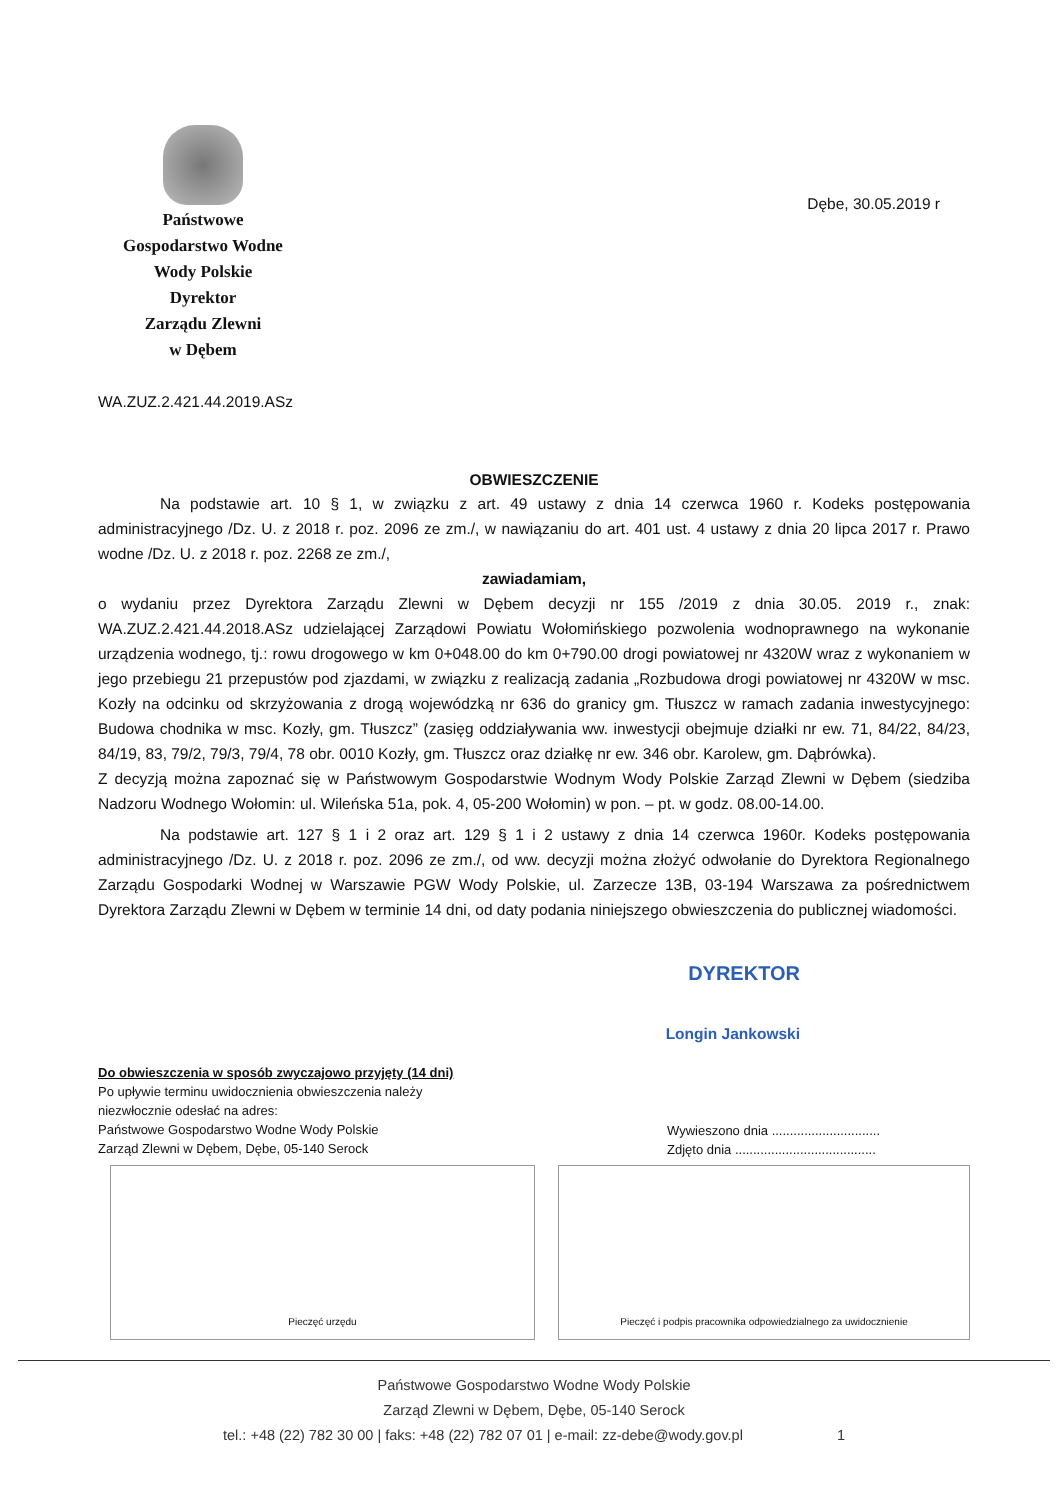Państwowe
Gospodarstwo Wodne
Wody Polskie
Dyrektor
Zarządu Zlewni
w Dębem
Dębe, 30.05.2019 r
WA.ZUZ.2.421.44.2019.ASz
OBWIESZCZENIE
Na podstawie art. 10 § 1, w związku z art. 49 ustawy z dnia 14 czerwca 1960 r. Kodeks postępowania administracyjnego /Dz. U. z 2018 r. poz. 2096 ze zm./, w nawiązaniu do art. 401 ust. 4 ustawy z dnia 20 lipca 2017 r. Prawo wodne /Dz. U. z 2018 r. poz. 2268 ze zm./,
zawiadamiam,
o wydaniu przez Dyrektora Zarządu Zlewni w Dębem decyzji nr 155 /2019 z dnia 30.05. 2019 r., znak: WA.ZUZ.2.421.44.2018.ASz udzielającej Zarządowi Powiatu Wołomińskiego pozwolenia wodnoprawnego na wykonanie urządzenia wodnego, tj.: rowu drogowego w km 0+048.00 do km 0+790.00 drogi powiatowej nr 4320W wraz z wykonaniem w jego przebiegu 21 przepustów pod zjazdami, w związku z realizacją zadania „Rozbudowa drogi powiatowej nr 4320W w msc. Kozły na odcinku od skrzyżowania z drogą wojewódzką nr 636 do granicy gm. Tłuszcz w ramach zadania inwestycyjnego: Budowa chodnika w msc. Kozły, gm. Tłuszcz” (zasięg oddziaływania ww. inwestycji obejmuje działki nr ew. 71, 84/22, 84/23, 84/19, 83, 79/2, 79/3, 79/4, 78 obr. 0010 Kozły, gm. Tłuszcz oraz działkę nr ew. 346 obr. Karolew, gm. Dąbrówka).
Z decyzją można zapoznać się w Państwowym Gospodarstwie Wodnym Wody Polskie Zarząd Zlewni w Dębem (siedziba Nadzoru Wodnego Wołomin: ul. Wileńska 51a, pok. 4, 05-200 Wołomin) w pon. – pt. w godz. 08.00-14.00.
Na podstawie art. 127 § 1 i 2 oraz art. 129 § 1 i 2 ustawy z dnia 14 czerwca 1960r. Kodeks postępowania administracyjnego /Dz. U. z 2018 r. poz. 2096 ze zm./, od ww. decyzji można złożyć odwołanie do Dyrektora Regionalnego Zarządu Gospodarki Wodnej w Warszawie PGW Wody Polskie, ul. Zarzecze 13B, 03-194 Warszawa za pośrednictwem Dyrektora Zarządu Zlewni w Dębem w terminie 14 dni, od daty podania niniejszego obwieszczenia do publicznej wiadomości.
DYREKTOR
Longin Jankowski
Do obwieszczenia w sposób zwyczajowo przyjęty (14 dni)
Po upływie terminu uwidocznienia obwieszczenia należy
niezwłocznie odesłać na adres:
Państwowe Gospodarstwo Wodne Wody Polskie
Zarząd Zlewni w Dębem, Dębe, 05-140 Serock
Wywieszono dnia ..............................
Zdjęto dnia .......................................
Pieczęć urzędu Pieczęć i podpis pracownika odpowiedzialnego za uwidocznienie
Państwowe Gospodarstwo Wodne Wody Polskie
Zarząd Zlewni w Dębem, Dębe, 05-140 Serock
tel.: +48 (22) 782 30 00 | faks: +48 (22) 782 07 01 | e-mail: zz-debe@wody.gov.pl 1